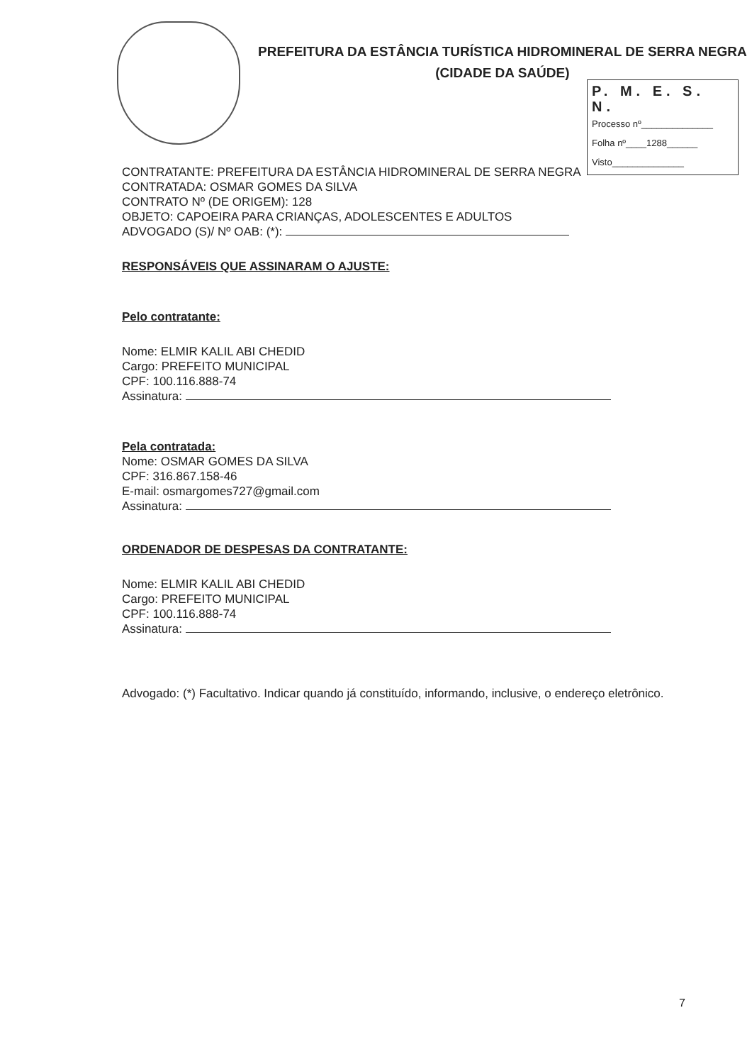PREFEITURA DA ESTÂNCIA TURÍSTICA HIDROMINERAL DE SERRA NEGRA
(CIDADE DA SAÚDE)
P. M. E. S. N.
Processo nº______________
Folha nº____1288______
Visto______________
CONTRATANTE: PREFEITURA DA ESTÂNCIA HIDROMINERAL DE SERRA NEGRA
CONTRATADA: OSMAR GOMES DA SILVA
CONTRATO Nº (DE ORIGEM): 128
OBJETO: CAPOEIRA PARA CRIANÇAS, ADOLESCENTES E ADULTOS
ADVOGADO (S)/ Nº OAB: (*):
RESPONSÁVEIS QUE ASSINARAM O AJUSTE:
Pelo contratante:
Nome: ELMIR KALIL ABI CHEDID
Cargo: PREFEITO MUNICIPAL
CPF: 100.116.888-74
Assinatura:
Pela contratada:
Nome: OSMAR GOMES DA SILVA
CPF: 316.867.158-46
E-mail: osmargomes727@gmail.com
Assinatura:
ORDENADOR DE DESPESAS DA CONTRATANTE:
Nome: ELMIR KALIL ABI CHEDID
Cargo: PREFEITO MUNICIPAL
CPF: 100.116.888-74
Assinatura:
Advogado: (*) Facultativo. Indicar quando já constituído, informando, inclusive, o endereço eletrônico.
7